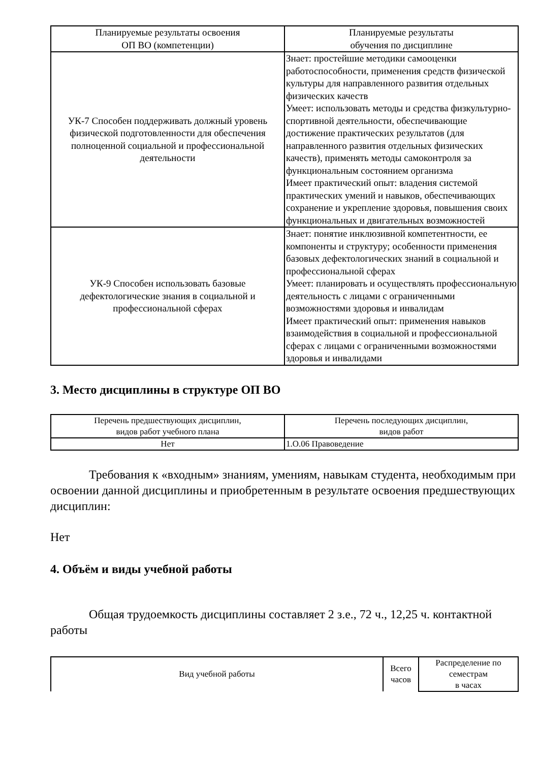| Планируемые результаты освоения ОП ВО (компетенции) | Планируемые результаты обучения по дисциплине |
| --- | --- |
| УК-7 Способен поддерживать должный уровень физической подготовленности для обеспечения полноценной социальной и профессиональной деятельности | Знает: простейшие методики самооценки работоспособности, применения средств физической культуры для направленного развития отдельных физических качеств Умеет: использовать методы и средства физкультурно-спортивной деятельности, обеспечивающие достижение практических результатов (для направленного развития отдельных физических качеств), применять методы самоконтроля за функциональным состоянием организма Имеет практический опыт: владения системой практических умений и навыков, обеспечивающих сохранение и укрепление здоровья, повышения своих функциональных и двигательных возможностей |
| УК-9 Способен использовать базовые дефектологические знания в социальной и профессиональной сферах | Знает: понятие инклюзивной компетентности, ее компоненты и структуру; особенности применения базовых дефектологических знаний в социальной и профессиональной сферах Умеет: планировать и осуществлять профессиональную деятельность с лицами с ограниченными возможностями здоровья и инвалидам Имеет практический опыт: применения навыков взаимодействия в социальной и профессиональной сферах с лицами с ограниченными возможностями здоровья и инвалидами |
3. Место дисциплины в структуре ОП ВО
| Перечень предшествующих дисциплин, видов работ учебного плана | Перечень последующих дисциплин, видов работ |
| --- | --- |
| Нет | 1.О.06 Правоведение |
Требования к «входным» знаниям, умениям, навыкам студента, необходимым при освоении данной дисциплины и приобретенным в результате освоения предшествующих дисциплин:
Нет
4. Объём и виды учебной работы
Общая трудоемкость дисциплины составляет 2 з.е., 72 ч., 12,25 ч. контактной работы
| Вид учебной работы | Всего часов | Распределение по семестрам в часах |
| --- | --- | --- |